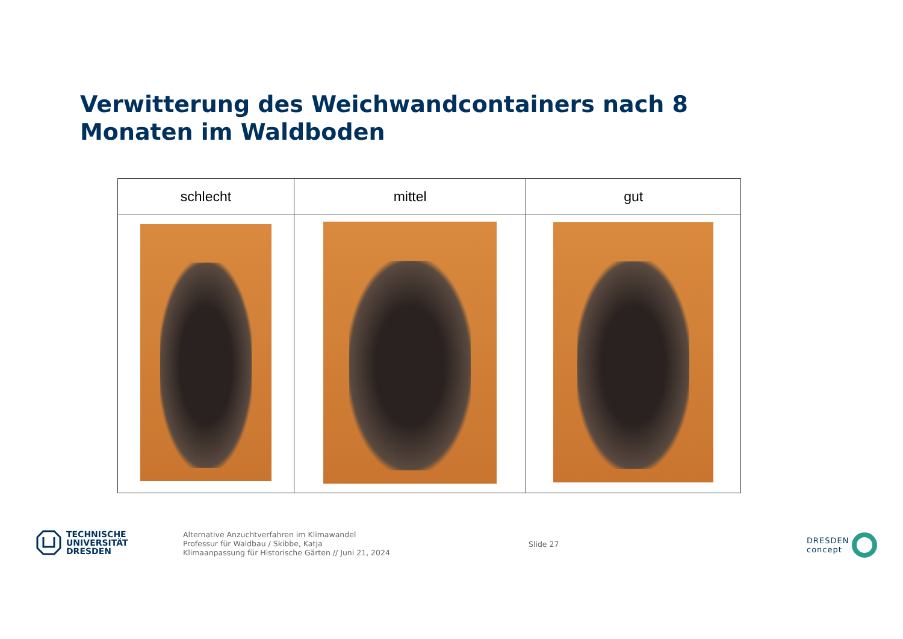Verwitterung des Weichwandcontainers nach 8 Monaten im Waldboden
| schlecht | mittel | gut |
| --- | --- | --- |
TECHNISCHE
UNIVERSITÄT
DRESDEN
Alternative Anzuchtverfahren im Klimawandel
Professur für Waldbau / Skibbe, Katja
Klimaanpassung für Historische Gärten // Juni 21, 2024
Slide 27
DRESDEN
concept